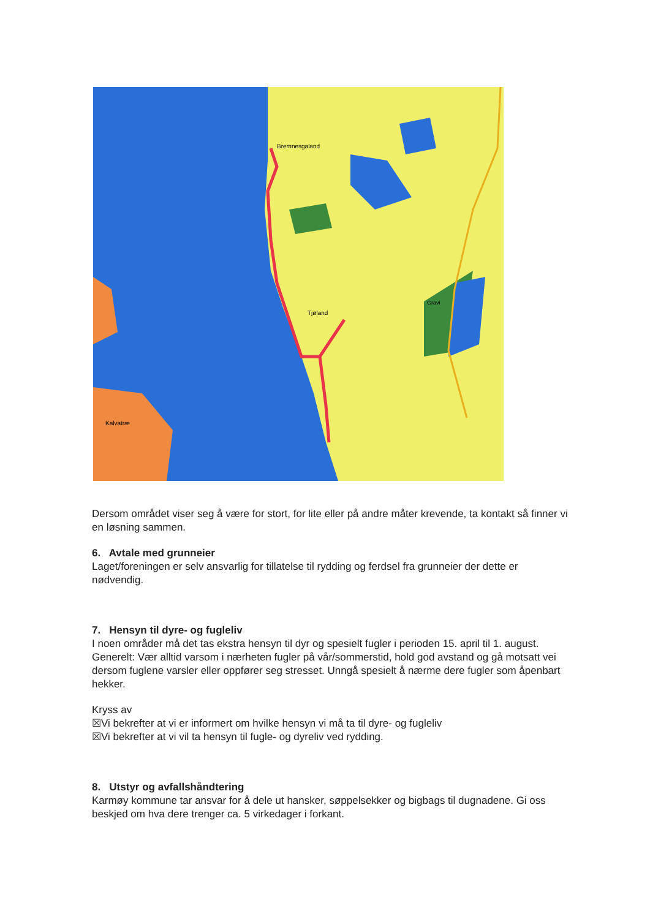Bremnesgaland
Tjøland
Gravi
Kalvatræ
Dersom området viser seg å være for stort, for lite eller på andre måter krevende, ta kontakt så finner vi en løsning sammen.
6. Avtale med grunneier
Laget/foreningen er selv ansvarlig for tillatelse til rydding og ferdsel fra grunneier der dette er nødvendig.
7. Hensyn til dyre- og fugleliv
I noen områder må det tas ekstra hensyn til dyr og spesielt fugler i perioden 15. april til 1. august. Generelt: Vær alltid varsom i nærheten fugler på vår/sommerstid, hold god avstand og gå motsatt vei dersom fuglene varsler eller oppfører seg stresset. Unngå spesielt å nærme dere fugler som åpenbart hekker.
Kryss av
☒Vi bekrefter at vi er informert om hvilke hensyn vi må ta til dyre- og fugleliv
☒Vi bekrefter at vi vil ta hensyn til fugle- og dyreliv ved rydding.
8. Utstyr og avfallshåndtering
Karmøy kommune tar ansvar for å dele ut hansker, søppelsekker og bigbags til dugnadene. Gi oss beskjed om hva dere trenger ca. 5 virkedager i forkant.